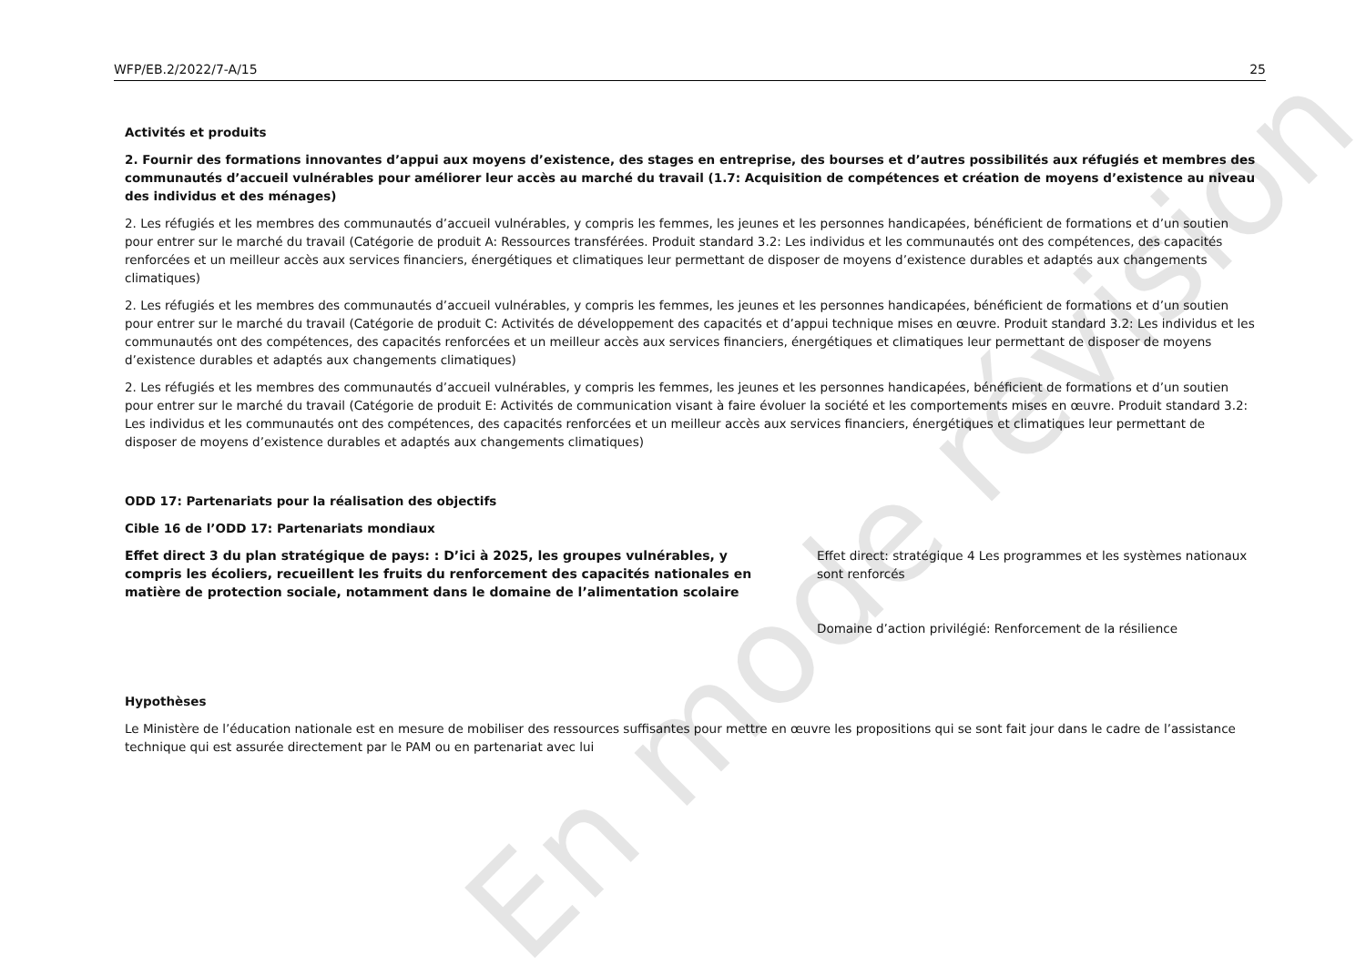WFP/EB.2/2022/7-A/15 25
Activités et produits
2. Fournir des formations innovantes d’appui aux moyens d’existence, des stages en entreprise, des bourses et d’autres possibilités aux réfugiés et membres des communautés d’accueil vulnérables pour améliorer leur accès au marché du travail (1.7: Acquisition de compétences et création de moyens d’existence au niveau des individus et des ménages)
2. Les réfugiés et les membres des communautés d’accueil vulnérables, y compris les femmes, les jeunes et les personnes handicapées, bénéficient de formations et d’un soutien pour entrer sur le marché du travail (Catégorie de produit A: Ressources transférées. Produit standard 3.2: Les individus et les communautés ont des compétences, des capacités renforcées et un meilleur accès aux services financiers, énergétiques et climatiques leur permettant de disposer de moyens d’existence durables et adaptés aux changements climatiques)
2. Les réfugiés et les membres des communautés d’accueil vulnérables, y compris les femmes, les jeunes et les personnes handicapées, bénéficient de formations et d’un soutien pour entrer sur le marché du travail (Catégorie de produit C: Activités de développement des capacités et d’appui technique mises en œuvre. Produit standard 3.2: Les individus et les communautés ont des compétences, des capacités renforcées et un meilleur accès aux services financiers, énergétiques et climatiques leur permettant de disposer de moyens d’existence durables et adaptés aux changements climatiques)
2. Les réfugiés et les membres des communautés d’accueil vulnérables, y compris les femmes, les jeunes et les personnes handicapées, bénéficient de formations et d’un soutien pour entrer sur le marché du travail (Catégorie de produit E: Activités de communication visant à faire évoluer la société et les comportements mises en œuvre. Produit standard 3.2: Les individus et les communautés ont des compétences, des capacités renforcées et un meilleur accès aux services financiers, énergétiques et climatiques leur permettant de disposer de moyens d’existence durables et adaptés aux changements climatiques)
ODD 17: Partenariats pour la réalisation des objectifs
Cible 16 de l’ODD 17: Partenariats mondiaux
Effet direct 3 du plan stratégique de pays: : D’ici à 2025, les groupes vulnérables, y compris les écoliers, recueillent les fruits du renforcement des capacités nationales en matière de protection sociale, notamment dans le domaine de l’alimentation scolaire
Effet direct: stratégique 4 Les programmes et les systèmes nationaux sont renforcés
Domaine d’action privilégié: Renforcement de la résilience
Hypothèses
Le Ministère de l’éducation nationale est en mesure de mobiliser des ressources suffisantes pour mettre en œuvre les propositions qui se sont fait jour dans le cadre de l’assistance technique qui est assurée directement par le PAM ou en partenariat avec lui
En mode révision